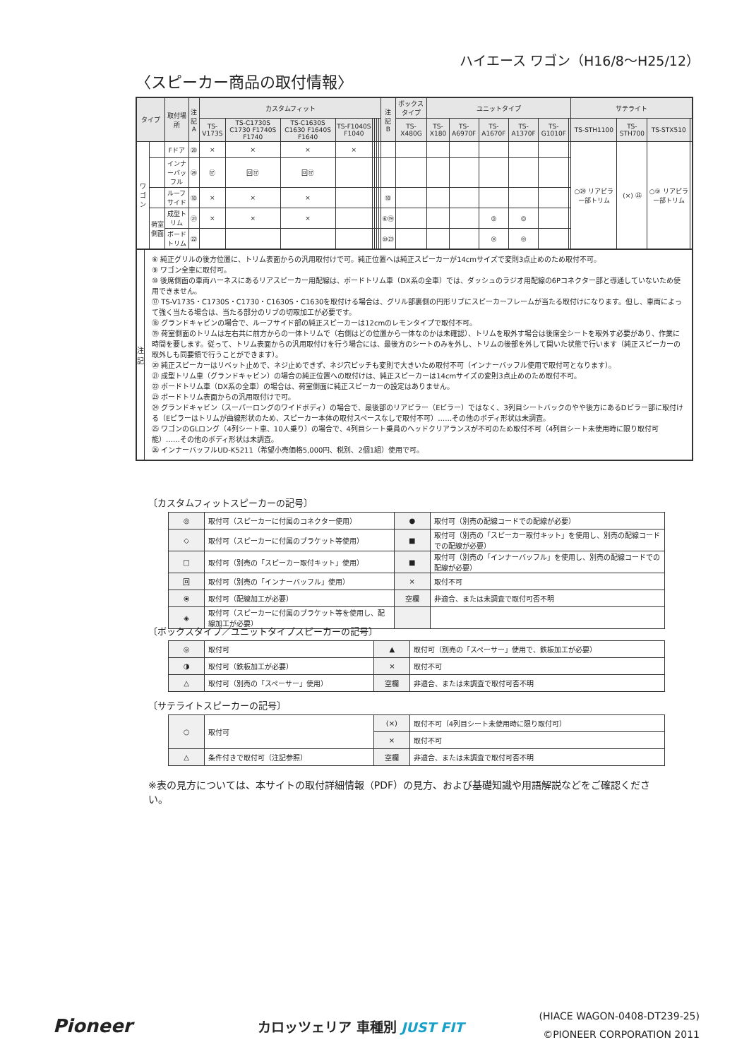ハイエース ワゴン（H16/8〜H25/12）
〈スピーカー商品の取付情報〉
| タイプ | | 取付場所 | 注記 A | カスタムフィット | | | | | | | | 注記 B | ボックスタイプ | ユニットタイプ | | | | | | サテライト | | | |
| --- | --- | --- | --- | --- | --- | --- | --- | --- | --- | --- | --- | --- | --- | --- | --- | --- | --- | --- | --- | --- | --- | --- | --- |
| | | | | TS-V173S | TS-C1730S C1730 F1740S F1740 | TS-C1630S C1630 F1640S F1640 | TS-F1040S F1040 | | | | | | TS-X480G | TS-X180 | TS-A6970F | TS-A1670F | TS-A1370F | TS-G1010F | | TS-STH1100 | TS-STH700 | TS-STX510 | |
| ワゴン | | Fドア | ⑳ | × | × | × | × | | | | | | | | | | | | | ○㉔ リアピラー部トリム | (×) ㉕ | ○⑨ リアピラー部トリム | |
| | | インナーバッフル | ㉖ | ⑰ | 回⑰ | 回⑰ | | | | | | | | | | | | | | | | | |
| | | ルーフサイド | ⑱ | × | × | × | | | | | | ⑱ | | | | | | | | | | | |
| | 荷室側面 | 成型トリム | ㉑ | × | × | × | | | | | | ⑥⑲ | | | | ◎ | ◎ | | | | | | |
| | | ボードトリム | ㉒ | | | | | | | | | ⑩㉓ | | | | ◎ | ◎ | | | | | | |
注
記
⑥ 純正グリルの後方位置に、トリム表面からの汎用取付けで可。純正位置へは純正スピーカーが14cmサイズで変則3点止めのため取付不可。
⑨ ワゴン全車に取付可。
⑩ 後席側面の車両ハーネスにあるリアスピーカー用配線は、ボードトリム車（DX系の全車）では、ダッシュのラジオ用配線の6Pコネクター部と導通していないため使用できません。
⑰ TS-V173S・C1730S・C1730・C1630S・C1630を取付ける場合は、グリル部裏側の円形リブにスピーカーフレームが当たる取付けになります。但し、車両によって強く当たる場合は、当たる部分のリブの切取加工が必要です。
⑱ グランドキャビンの場合で、ルーフサイド部の純正スピーカーは12cmのレモンタイプで取付不可。
⑲ 荷室側面のトリムは左右共に前方からの一体トリムで（右側はどの位置から一体なのかは未確認）、トリムを取外す場合は後席全シートを取外す必要があり、作業に時間を要します。従って、トリム表面からの汎用取付けを行う場合には、最後方のシートのみを外し、トリムの後部を外して開いた状態で行います（純正スピーカーの取外しも同要領で行うことができます）。
⑳ 純正スピーカーはリベット止めで、ネジ止めできず、ネジ穴ピッチも変則で大きいため取付不可（インナーバッフル使用で取付可となります）。
㉑ 成型トリム車（グランドキャビン）の場合の純正位置への取付けは、純正スピーカーは14cmサイズの変則3点止めのため取付不可。
㉒ ボードトリム車（DX系の全車）の場合は、荷室側面に純正スピーカーの設定はありません。
㉓ ボードトリム表面からの汎用取付けで可。
㉔ グランドキャビン（スーパーロングのワイドボディ）の場合で、最後部のリアピラー（Eピラー）ではなく、3列目シートバックのやや後方にあるDピラー部に取付ける（Eピラーはトリムが曲線形状のため、スピーカー本体の取付スペースなしで取付不可）……その他のボディ形状は未調査。
㉕ ワゴンのGLロング（4列シート車、10人乗り）の場合で、4列目シート乗員のヘッドクリアランスが不可のため取付不可（4列目シート未使用時に限り取付可能）……その他のボディ形状は未調査。
㉖ インナーバッフルUD-K5211（希望小売価格5,000円、税別、2個1組）使用で可。
〔カスタムフィットスピーカーの記号〕
| ◎ | 取付可（スピーカーに付属のコネクター使用） | ● | 取付可（別売の配線コードでの配線が必要） |
| ◇ | 取付可（スピーカーに付属のブラケット等使用） | ■ | 取付可（別売の「スピーカー取付キット」を使用し、別売の配線コードでの配線が必要） |
| □ | 取付可（別売の「スピーカー取付キット」使用） | ■ | 取付可（別売の「インナーバッフル」を使用し、別売の配線コードでの配線が必要） |
| 回 | 取付可（別売の「インナーバッフル」使用） | × | 取付不可 |
| ⦿ | 取付可（配線加工が必要） | 空欄 | 非適合、または未調査で取付可否不明 |
| ◈ | 取付可（スピーカーに付属のブラケット等を使用し、配線加工が必要） | | |
〔ボックスタイプ／ユニットタイプスピーカーの記号〕
| ◎ | 取付可 | ▲ | 取付可（別売の「スペーサー」使用で、鉄板加工が必要） |
| ◑ | 取付可（鉄板加工が必要） | × | 取付不可 |
| △ | 取付可（別売の「スペーサー」使用） | 空欄 | 非適合、または未調査で取付可否不明 |
〔サテライトスピーカーの記号〕
| ○ | 取付可 | (×) | 取付不可（4列目シート未使用時に限り取付可） |
| | | × | 取付不可 |
| △ | 条件付きで取付可（注記参照） | 空欄 | 非適合、または未調査で取付可否不明 |
※表の見方については、本サイトの取付詳細情報（PDF）の見方、および基礎知識や用語解説などをご確認ください。
Pioneer カロッツェリア 車種別 JUST FIT
(HIACE WAGON-0408-DT239-25)
©PIONEER CORPORATION 2011